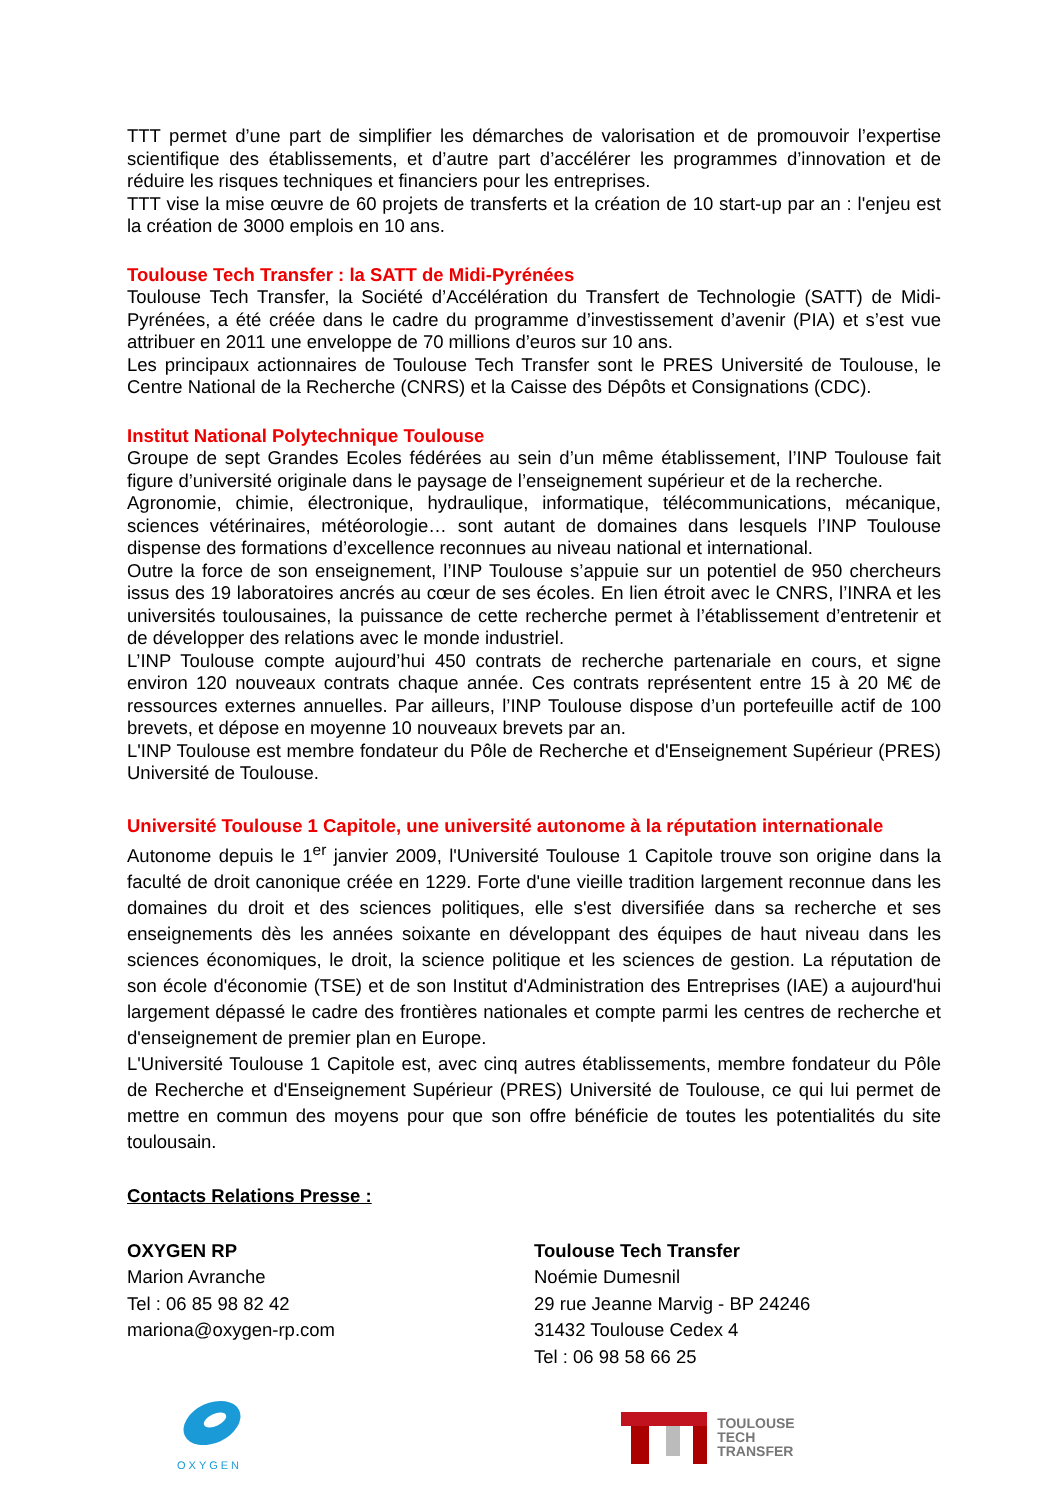TTT permet d’une part de simplifier les démarches de valorisation et de promouvoir l’expertise scientifique des établissements, et d’autre part d’accélérer les programmes d’innovation et de réduire les risques techniques et financiers pour les entreprises.
TTT vise la mise œuvre de 60 projets de transferts et la création de 10 start-up par an : l'enjeu est la création de 3000 emplois en 10 ans.
Toulouse Tech Transfer : la SATT de Midi-Pyrénées
Toulouse Tech Transfer, la Société d’Accélération du Transfert de Technologie (SATT) de Midi-Pyrénées, a été créée dans le cadre du programme d’investissement d’avenir (PIA) et s’est vue attribuer en 2011 une enveloppe de 70 millions d’euros sur 10 ans.
Les principaux actionnaires de Toulouse Tech Transfer sont le PRES Université de Toulouse, le Centre National de la Recherche (CNRS) et la Caisse des Dépôts et Consignations (CDC).
Institut National Polytechnique Toulouse
Groupe de sept Grandes Ecoles fédérées au sein d’un même établissement, l’INP Toulouse fait figure d’université originale dans le paysage de l’enseignement supérieur et de la recherche.
Agronomie, chimie, électronique, hydraulique, informatique, télécommunications, mécanique, sciences vétérinaires, météorologie… sont autant de domaines dans lesquels l’INP Toulouse dispense des formations d’excellence reconnues au niveau national et international.
Outre la force de son enseignement, l’INP Toulouse s’appuie sur un potentiel de 950 chercheurs issus des 19 laboratoires ancrés au cœur de ses écoles. En lien étroit avec le CNRS, l’INRA et les universités toulousaines, la puissance de cette recherche permet à l’établissement d’entretenir et de développer des relations avec le monde industriel.
L’INP Toulouse compte aujourd’hui 450 contrats de recherche partenariale en cours, et signe environ 120 nouveaux contrats chaque année. Ces contrats représentent entre 15 à 20 M€ de ressources externes annuelles. Par ailleurs, l’INP Toulouse dispose d’un portefeuille actif de 100 brevets, et dépose en moyenne 10 nouveaux brevets par an.
L'INP Toulouse est membre fondateur du Pôle de Recherche et d'Enseignement Supérieur (PRES) Université de Toulouse.
Université Toulouse 1 Capitole, une université autonome à la réputation internationale
Autonome depuis le 1<sup>er</sup> janvier 2009, l'Université Toulouse 1 Capitole trouve son origine dans la faculté de droit canonique créée en 1229. Forte d'une vieille tradition largement reconnue dans les domaines du droit et des sciences politiques, elle s'est diversifiée dans sa recherche et ses enseignements dès les années soixante en développant des équipes de haut niveau dans les sciences économiques, le droit, la science politique et les sciences de gestion. La réputation de son école d'économie (TSE) et de son Institut d'Administration des Entreprises (IAE) a aujourd'hui largement dépassé le cadre des frontières nationales et compte parmi les centres de recherche et d'enseignement de premier plan en Europe.
L'Université Toulouse 1 Capitole est, avec cinq autres établissements, membre fondateur du Pôle de Recherche et d'Enseignement Supérieur (PRES) Université de Toulouse, ce qui lui permet de mettre en commun des moyens pour que son offre bénéficie de toutes les potentialités du site toulousain.
Contacts Relations Presse :
OXYGEN RP
Marion Avranche
Tel : 06 85 98 82 42
mariona@oxygen-rp.com
Toulouse Tech Transfer
Noémie Dumesnil
29 rue Jeanne Marvig - BP 24246
31432 Toulouse Cedex 4
Tel : 06 98 58 66 25
OXYGEN
TOULOUSE
TECH
TRANSFER